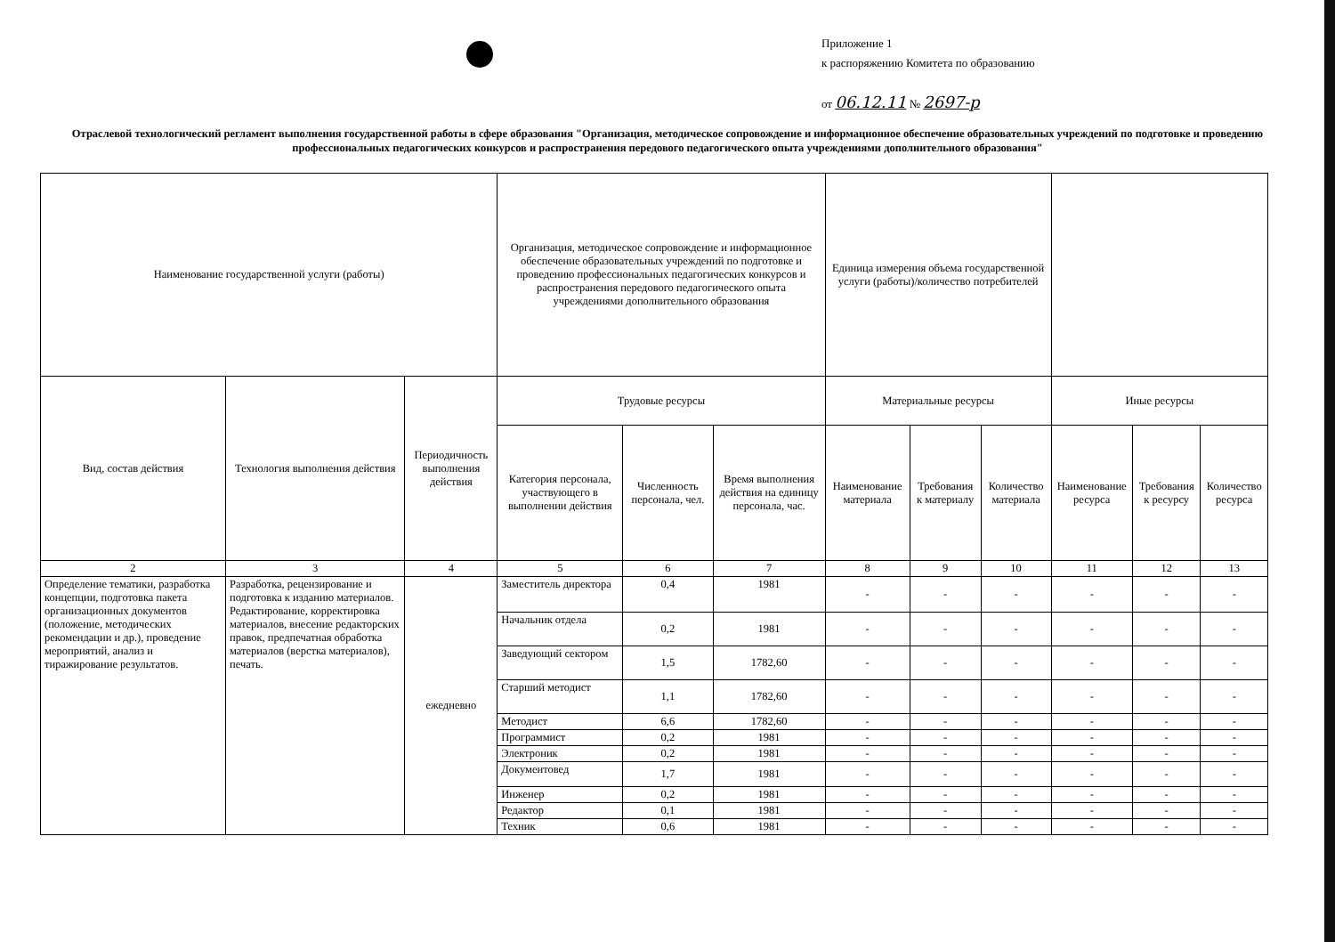Приложение 1
к распоряжению Комитета по образованию
от 06.12.11 № 2697-р
Отраслевой технологический регламент выполнения государственной работы в сфере образования "Организация, методическое сопровождение и информационное обеспечение образовательных учреждений по подготовке и проведению профессиональных педагогических конкурсов и распространения передового педагогического опыта учреждениями дополнительного образования"
| Наименование государственной услуги (работы) | | | Организация, методическое сопровождение и информационное обеспечение образовательных учреждений по подготовке и проведению профессиональных педагогических конкурсов и распространения передового педагогического опыта учреждениями дополнительного образования | | | Единица измерения объема государственной услуги (работы)/количество потребителей | | | | | |
| Вид, состав действия | Технология выполнения действия | Периодичность выполнения действия | Трудовые ресурсы | | | Материальные ресурсы | | | Иные ресурсы | | |
| | | | Категория персонала, участвующего в выполнении действия | Численность персонала, чел. | Время выполнения действия на единицу персонала, час. | Наименование материала | Требования к материалу | Количество материала | Наименование ресурса | Требования к ресурсу | Количество ресурса |
| 2 | 3 | 4 | 5 | 6 | 7 | 8 | 9 | 10 | 11 | 12 | 13 |
| Определение тематики, разработка концепции, подготовка пакета организационных документов (положение, методических рекомендации и др.), проведение мероприятий, анализ и тиражирование результатов. | Разработка, рецензирование и подготовка к изданию материалов. Редактирование, корректировка материалов, внесение редакторских правок, предпечатная обработка материалов (верстка материалов), печать. | ежедневно | Заместитель директора | 0,4 | 1981 | - | - | - | - | - | - |
| | | | Начальник отдела | 0,2 | 1981 | - | - | - | - | - | - |
| | | | Заведующий сектором | 1,5 | 1782,60 | - | - | - | - | - | - |
| | | | Старший методист | 1,1 | 1782,60 | - | - | - | - | - | - |
| | | | Методист | 6,6 | 1782,60 | - | - | - | - | - | - |
| | | | Программист | 0,2 | 1981 | - | - | - | - | - | - |
| | | | Электроник | 0,2 | 1981 | - | - | - | - | - | - |
| | | | Документовед | 1,7 | 1981 | - | - | - | - | - | - |
| | | | Инженер | 0,2 | 1981 | - | - | - | - | - | - |
| | | | Редактор | 0,1 | 1981 | - | - | - | - | - | - |
| | | | Техник | 0,6 | 1981 | - | - | - | - | - | - |